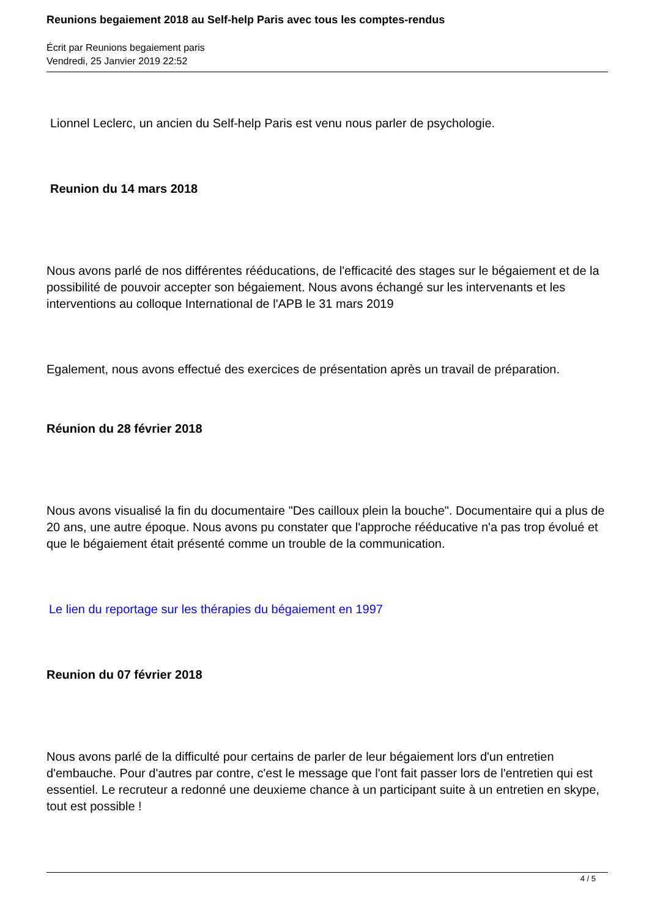Reunions begaiement 2018 au Self-help Paris avec tous les comptes-rendus
Écrit par Reunions begaiement paris
Vendredi, 25 Janvier 2019 22:52
Lionnel Leclerc, un ancien du Self-help Paris est venu nous parler de psychologie.
Reunion du 14 mars 2018
Nous avons parlé de nos différentes rééducations, de l'efficacité des stages sur le bégaiement et de la possibilité de pouvoir accepter son bégaiement. Nous avons échangé sur les intervenants et les interventions au colloque International de l'APB le 31 mars 2019
Egalement, nous avons effectué des exercices de présentation après un travail de préparation.
Réunion du 28 février 2018
Nous avons visualisé la fin du documentaire "Des cailloux plein la bouche". Documentaire qui a plus de 20 ans, une autre époque. Nous avons pu constater que l'approche rééducative n'a pas trop évolué et que le bégaiement était présenté comme un trouble de la communication.
Le lien du reportage sur les thérapies du bégaiement en 1997
Reunion du 07 février 2018
Nous avons parlé de la difficulté pour certains de parler de leur bégaiement lors d'un entretien d'embauche. Pour d'autres par contre, c'est le message que l'ont fait passer lors de l'entretien qui est essentiel. Le recruteur a redonné une deuxieme chance à un participant suite à un entretien en skype, tout est possible !
4 / 5